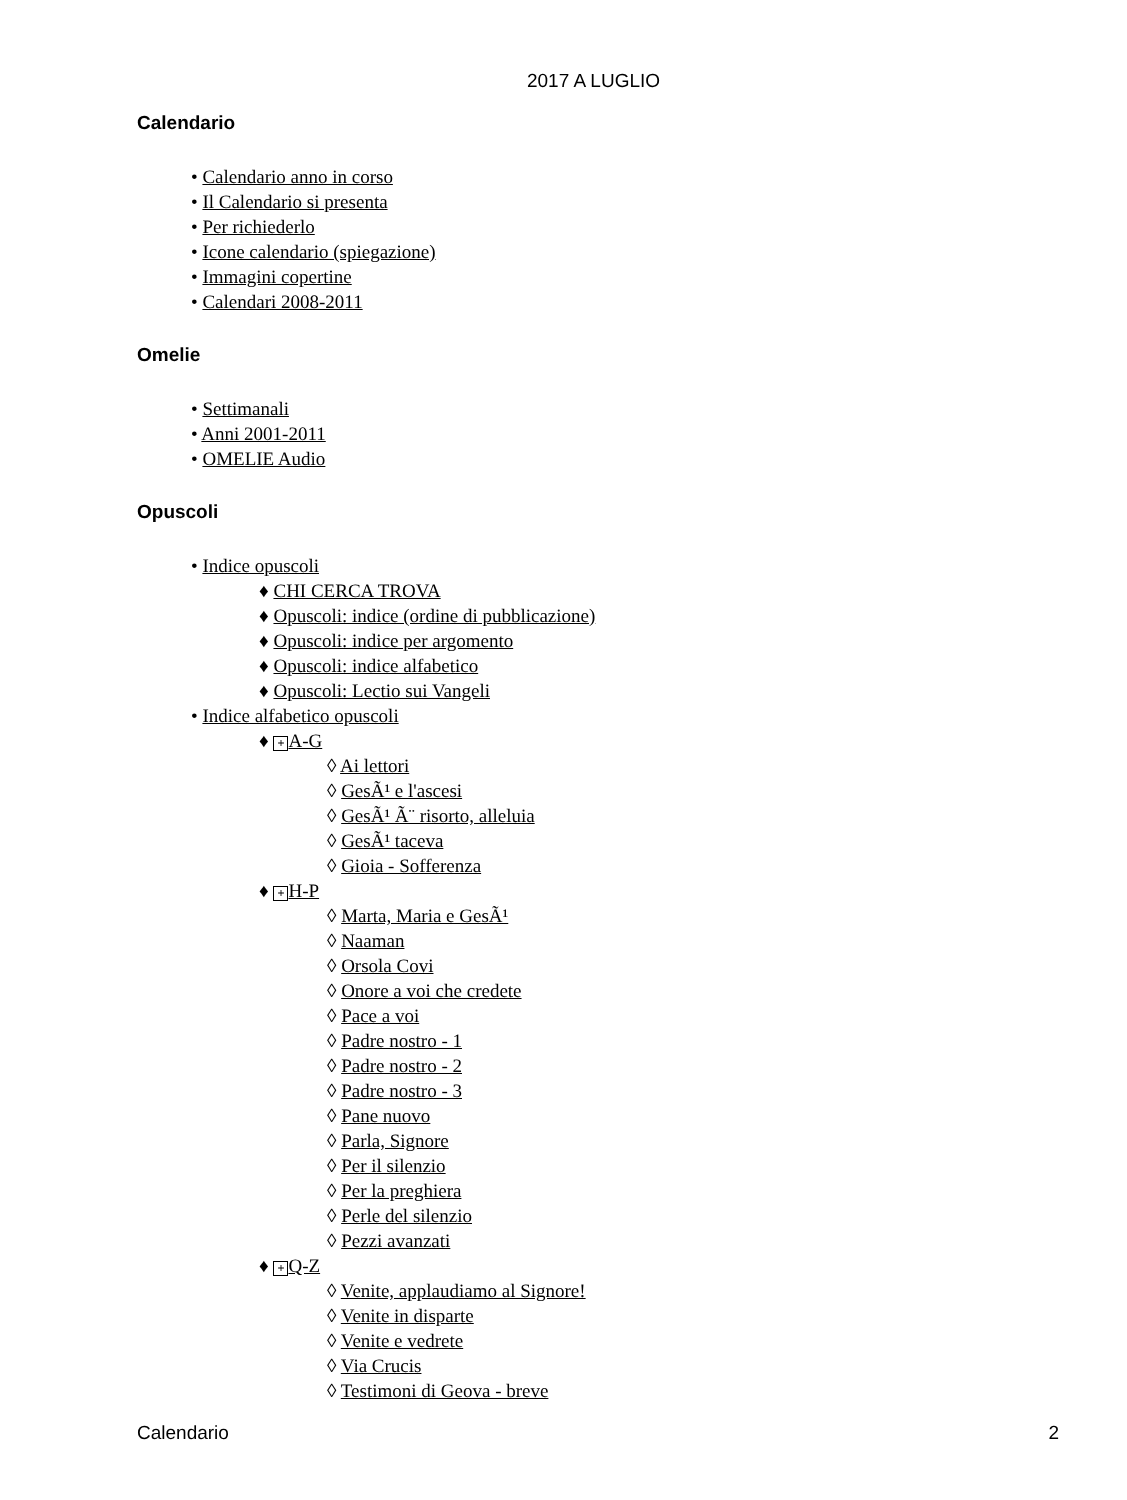2017 A LUGLIO
Calendario
• Calendario anno in corso
• Il Calendario si presenta
• Per richiederlo
• Icone calendario (spiegazione)
• Immagini copertine
• Calendari 2008-2011
Omelie
• Settimanali
• Anni 2001-2011
• OMELIE Audio
Opuscoli
• Indice opuscoli
♦ CHI CERCA TROVA
♦ Opuscoli: indice (ordine di pubblicazione)
♦ Opuscoli: indice per argomento
♦ Opuscoli: indice alfabetico
♦ Opuscoli: Lectio sui Vangeli
• Indice alfabetico opuscoli
♦ + A-G
◊ Ai lettori
◊ GesÃ¹ e l'ascesi
◊ GesÃ¹ Ã¨ risorto, alleluia
◊ GesÃ¹ taceva
◊ Gioia - Sofferenza
♦ + H-P
◊ Marta, Maria e GesÃ¹
◊ Naaman
◊ Orsola Covi
◊ Onore a voi che credete
◊ Pace a voi
◊ Padre nostro - 1
◊ Padre nostro - 2
◊ Padre nostro - 3
◊ Pane nuovo
◊ Parla, Signore
◊ Per il silenzio
◊ Per la preghiera
◊ Perle del silenzio
◊ Pezzi avanzati
♦ + Q-Z
◊ Venite, applaudiamo al Signore!
◊ Venite in disparte
◊ Venite e vedrete
◊ Via Crucis
◊ Testimoni di Geova - breve
Calendario 2